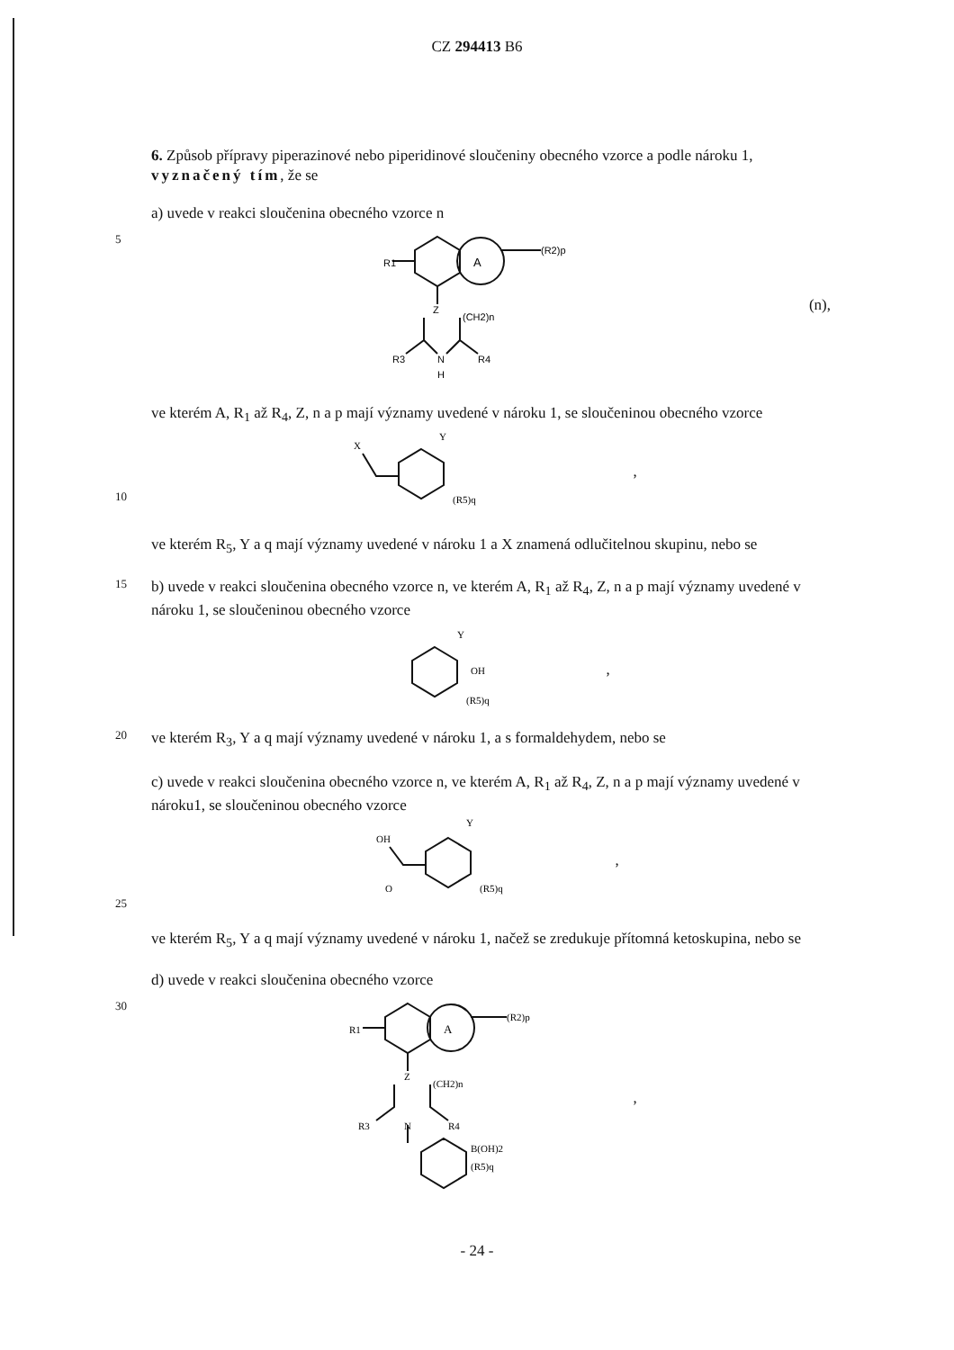CZ 294413 B6
6. Způsob přípravy piperazinové nebo piperidinové sloučeniny obecného vzorce a podle nároku 1, vyznačený tím, že se
a) uvede v reakci sloučenina obecného vzorce n
5
A
R1
(R2)p
Z
(CH2)n
R3
N
R4
H
(n),
ve kterém A, R<sub>1</sub> až R<sub>4</sub>, Z, n a p mají významy uvedené v nároku 1, se sloučeninou obecného vzorce
10
X
Y
(R5)q
,
ve kterém R<sub>5</sub>, Y a q mají významy uvedené v nároku 1 a X znamená odlučitelnou skupinu, nebo se
15
b) uvede v reakci sloučenina obecného vzorce n, ve kterém A, R<sub>1</sub> až R<sub>4</sub>, Z, n a p mají významy uvedené v nároku 1, se sloučeninou obecného vzorce
Y
OH
(R5)q
,
20
ve kterém R<sub>3</sub>, Y a q mají významy uvedené v nároku 1, a s formaldehydem, nebo se
c) uvede v reakci sloučenina obecného vzorce n, ve kterém A, R<sub>1</sub> až R<sub>4</sub>, Z, n a p mají významy uvedené v nároku1, se sloučeninou obecného vzorce
25
OH
O
Y
(R5)q
,
ve kterém R<sub>5</sub>, Y a q mají významy uvedené v nároku 1, načež se zredukuje přítomná ketoskupina, nebo se
d) uvede v reakci sloučenina obecného vzorce
30
A
R1
(R2)p
Z
(CH2)n
R3
N
R4
B(OH)2
(R5)q
,
- 24 -